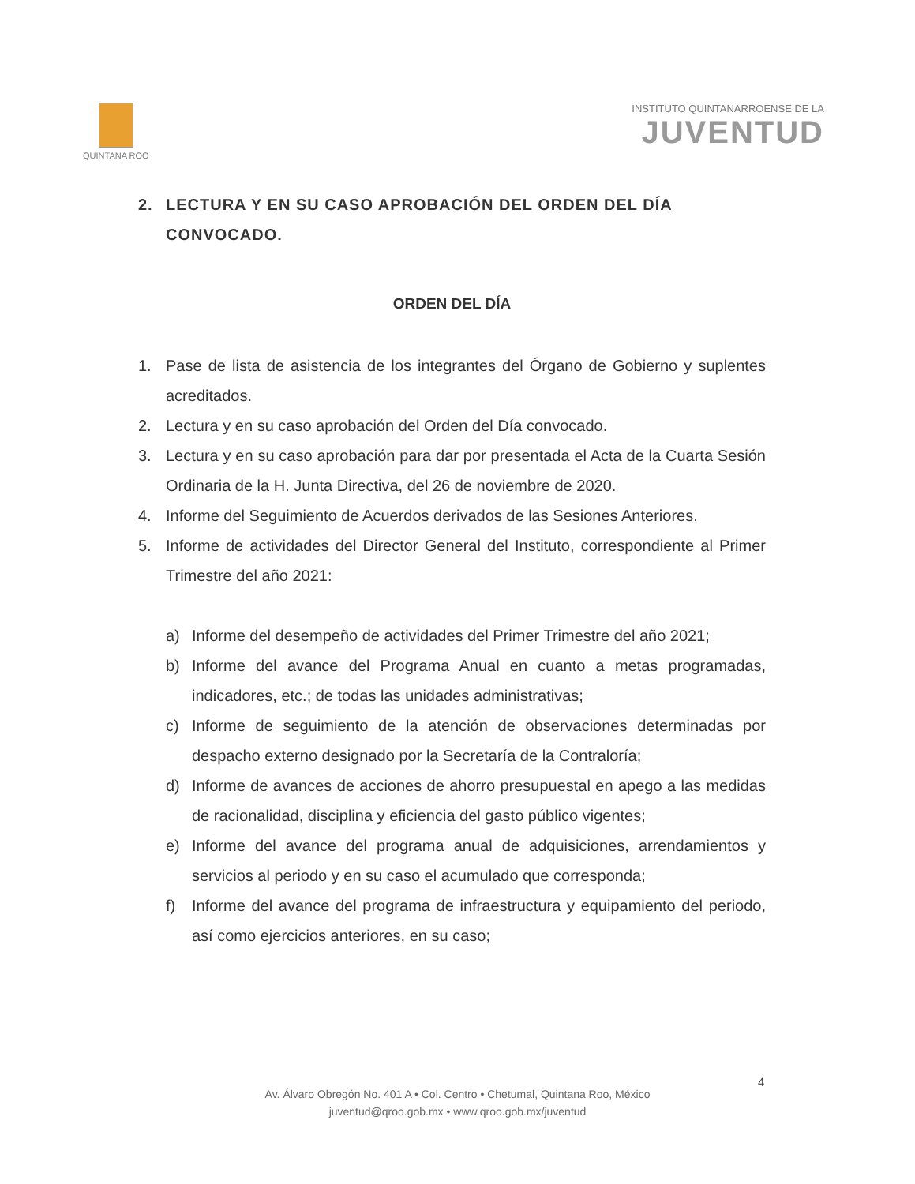QUINTANA ROO
INSTITUTO QUINTANARROENSE DE LA
JUVENTUD
2. LECTURA Y EN SU CASO APROBACIÓN DEL ORDEN DEL DÍA CONVOCADO.
ORDEN DEL DÍA
1. Pase de lista de asistencia de los integrantes del Órgano de Gobierno y suplentes acreditados.
2. Lectura y en su caso aprobación del Orden del Día convocado.
3. Lectura y en su caso aprobación para dar por presentada el Acta de la Cuarta Sesión Ordinaria de la H. Junta Directiva, del 26 de noviembre de 2020.
4. Informe del Seguimiento de Acuerdos derivados de las Sesiones Anteriores.
5. Informe de actividades del Director General del Instituto, correspondiente al Primer Trimestre del año 2021:
a) Informe del desempeño de actividades del Primer Trimestre del año 2021;
b) Informe del avance del Programa Anual en cuanto a metas programadas, indicadores, etc.; de todas las unidades administrativas;
c) Informe de seguimiento de la atención de observaciones determinadas por despacho externo designado por la Secretaría de la Contraloría;
d) Informe de avances de acciones de ahorro presupuestal en apego a las medidas de racionalidad, disciplina y eficiencia del gasto público vigentes;
e) Informe del avance del programa anual de adquisiciones, arrendamientos y servicios al periodo y en su caso el acumulado que corresponda;
f) Informe del avance del programa de infraestructura y equipamiento del periodo, así como ejercicios anteriores, en su caso;
4
Av. Álvaro Obregón No. 401 A • Col. Centro • Chetumal, Quintana Roo, México
juventud@qroo.gob.mx • www.qroo.gob.mx/juventud